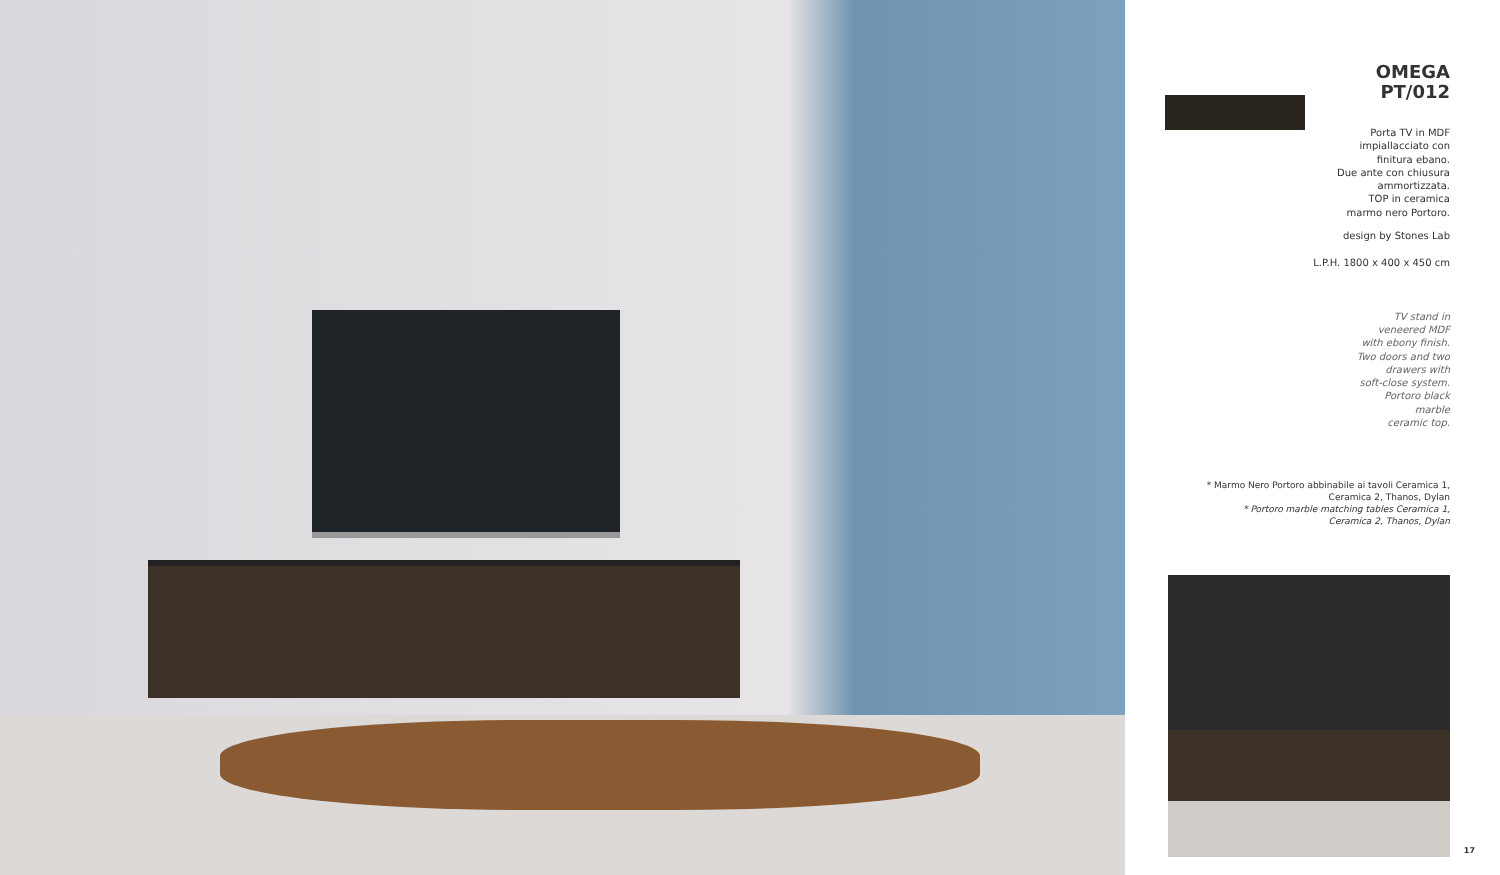OMEGA
PT/012
Porta TV in MDF
impiallacciato con
finitura ebano.
Due ante con chiusura
ammortizzata.
TOP in ceramica
marmo nero Portoro.
design by Stones Lab
L.P.H. 1800 x 400 x 450 cm
TV stand in
veneered MDF
with ebony finish.
Two doors and two
drawers with
soft-close system.
Portoro black
marble
ceramic top.
* Marmo Nero Portoro abbinabile ai tavoli Ceramica 1,
Ceramica 2, Thanos, Dylan
* Portoro marble matching tables Ceramica 1,
Ceramica 2, Thanos, Dylan
17